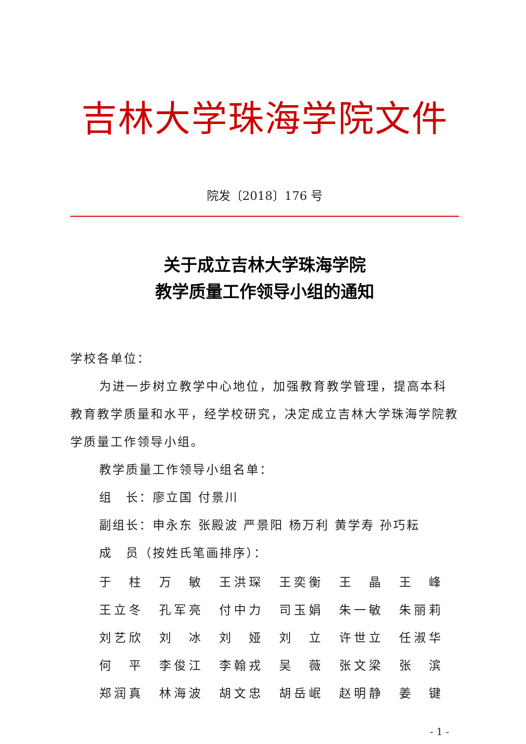吉林大学珠海学院文件
院发〔2018〕176 号
关于成立吉林大学珠海学院
教学质量工作领导小组的通知
学校各单位：
为进一步树立教学中心地位，加强教育教学管理，提高本科教育教学质量和水平，经学校研究，决定成立吉林大学珠海学院教学质量工作领导小组。
教学质量工作领导小组名单：
组　长：廖立国 付景川
副组长：申永东 张殿波 严景阳 杨万利 黄学寿 孙巧耘
成　员（按姓氏笔画排序）：
| 于 柱 | 万 敏 | 王洪琛 | 王奕衡 | 王 晶 | 王 峰 |
| 王立冬 | 孔军亮 | 付中力 | 司玉娟 | 朱一敏 | 朱丽莉 |
| 刘艺欣 | 刘 冰 | 刘 娅 | 刘 立 | 许世立 | 任淑华 |
| 何 平 | 李俊江 | 李翰戎 | 吴 薇 | 张文梁 | 张 滨 |
| 郑润真 | 林海波 | 胡文忠 | 胡岳岷 | 赵明静 | 姜 键 |
- 1 -